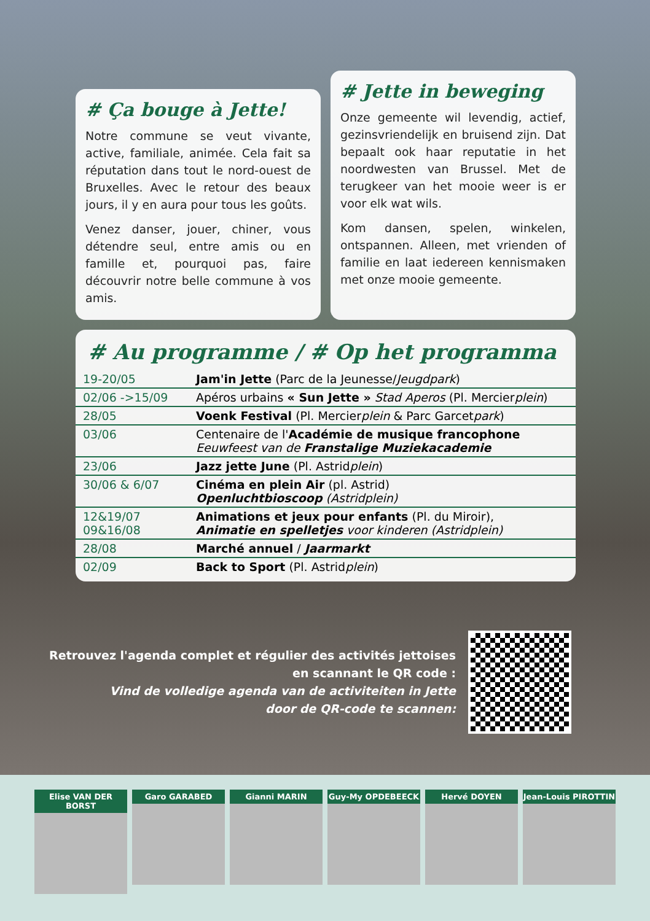# Ça bouge à Jette!
Notre commune se veut vivante, active, familiale, animée. Cela fait sa réputation dans tout le nord-ouest de Bruxelles. Avec le retour des beaux jours, il y en aura pour tous les goûts.
Venez danser, jouer, chiner, vous détendre seul, entre amis ou en famille et, pourquoi pas, faire découvrir notre belle commune à vos amis.
# Jette in beweging
Onze gemeente wil levendig, actief, gezinsvriendelijk en bruisend zijn. Dat bepaalt ook haar reputatie in het noordwesten van Brussel. Met de terugkeer van het mooie weer is er voor elk wat wils.
Kom dansen, spelen, winkelen, ontspannen. Alleen, met vrienden of familie en laat iedereen kennismaken met onze mooie gemeente.
# Au programme / # Op het programma
| 19-20/05 | Jam'in Jette (Parc de la Jeunesse/ Jeugdpark ) |
| 02/06 ->15/09 | Apéros urbains « Sun Jette » Stad Aperos (Pl. Mercier plein ) |
| 28/05 | Voenk Festival (Pl. Mercier plein & Parc Garcet park ) |
| 03/06 | Centenaire de l' Académie de musique francophone Eeuwfeest van de Franstalige Muziekacademie |
| 23/06 | Jazz jette June (Pl. Astrid plein ) |
| 30/06 & 6/07 | Cinéma en plein Air (pl. Astrid) Openluchtbioscoop (Astridplein) |
| 12&19/07 09&16/08 | Animations et jeux pour enfants (Pl. du Miroir), Animatie en spelletjes voor kinderen (Astridplein) |
| 28/08 | Marché annuel / Jaarmarkt |
| 02/09 | Back to Sport (Pl. Astrid plein ) |
Retrouvez l'agenda complet et régulier des activités jettoises
en scannant le QR code :
Vind de volledige agenda van de activiteiten in Jette
door de QR-code te scannen:
Elise VAN DER BORST
Garo GARABED Gianni MARIN Guy-My OPDEBEECK Hervé DOYEN Jean-Louis PIROTTIN